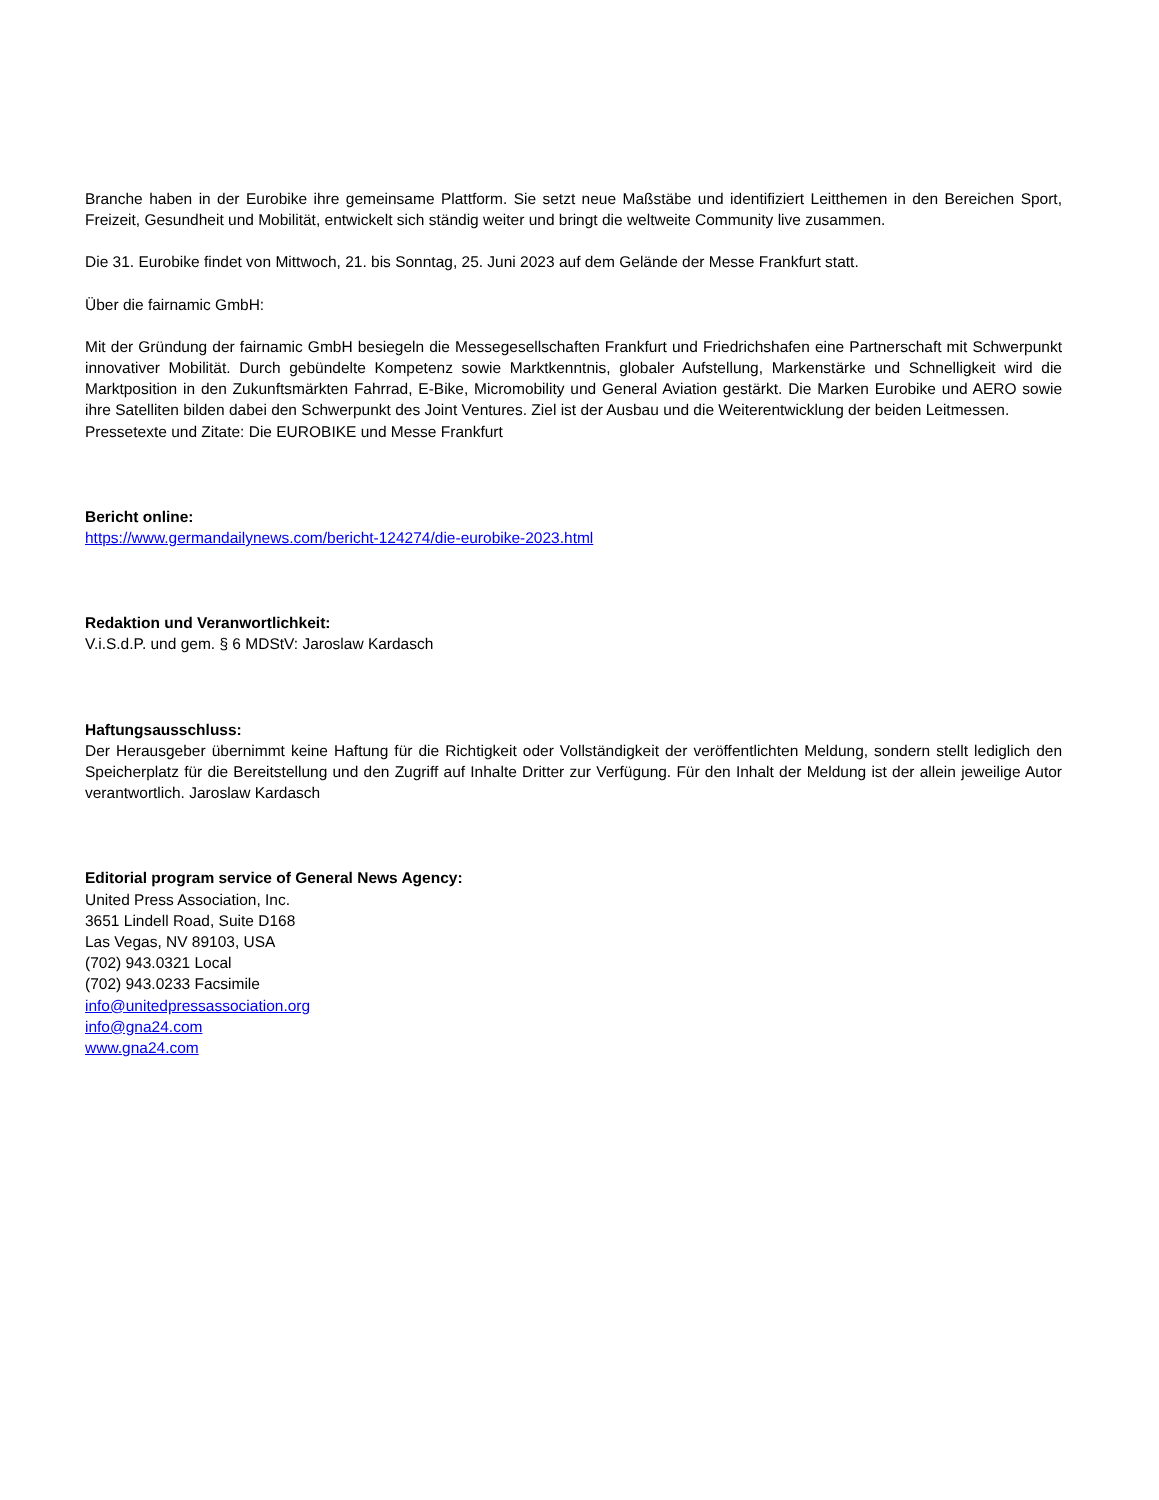Branche haben in der Eurobike ihre gemeinsame Plattform. Sie setzt neue Maßstäbe und identifiziert Leitthemen in den Bereichen Sport, Freizeit, Gesundheit und Mobilität, entwickelt sich ständig weiter und bringt die weltweite Community live zusammen.
Die 31. Eurobike findet von Mittwoch, 21. bis Sonntag, 25. Juni 2023 auf dem Gelände der Messe Frankfurt statt.
Über die fairnamic GmbH:
Mit der Gründung der fairnamic GmbH besiegeln die Messegesellschaften Frankfurt und Friedrichshafen eine Partnerschaft mit Schwerpunkt innovativer Mobilität. Durch gebündelte Kompetenz sowie Marktkenntnis, globaler Aufstellung, Markenstärke und Schnelligkeit wird die Marktposition in den Zukunftsmärkten Fahrrad, E-Bike, Micromobility und General Aviation gestärkt. Die Marken Eurobike und AERO sowie ihre Satelliten bilden dabei den Schwerpunkt des Joint Ventures. Ziel ist der Ausbau und die Weiterentwicklung der beiden Leitmessen.
Pressetexte und Zitate: Die EUROBIKE und Messe Frankfurt
Bericht online:
https://www.germandailynews.com/bericht-124274/die-eurobike-2023.html
Redaktion und Veranwortlichkeit:
V.i.S.d.P. und gem. § 6 MDStV: Jaroslaw Kardasch
Haftungsausschluss:
Der Herausgeber übernimmt keine Haftung für die Richtigkeit oder Vollständigkeit der veröffentlichten Meldung, sondern stellt lediglich den Speicherplatz für die Bereitstellung und den Zugriff auf Inhalte Dritter zur Verfügung. Für den Inhalt der Meldung ist der allein jeweilige Autor verantwortlich. Jaroslaw Kardasch
Editorial program service of General News Agency:
United Press Association, Inc.
3651 Lindell Road, Suite D168
Las Vegas, NV 89103, USA
(702) 943.0321 Local
(702) 943.0233 Facsimile
info@unitedpressassociation.org
info@gna24.com
www.gna24.com